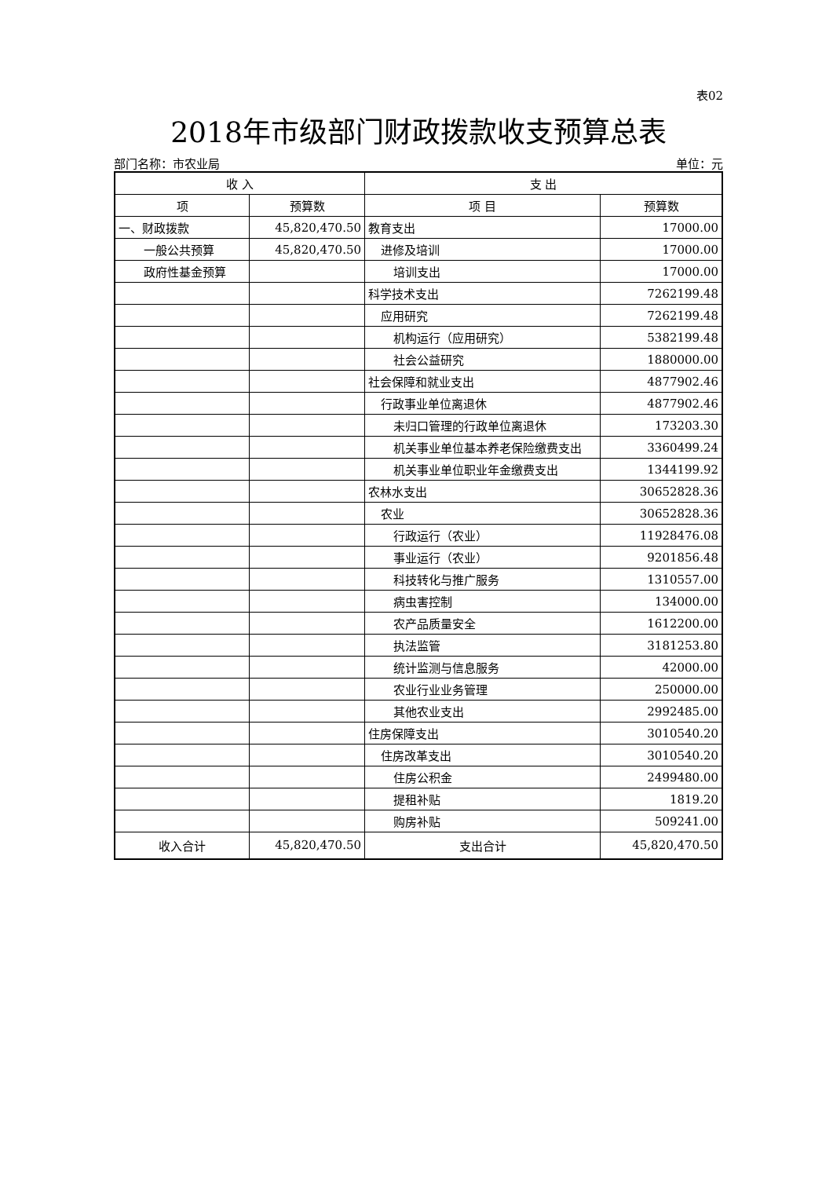表02
2018年市级部门财政拨款收支预算总表
部门名称：市农业局 单位：元
| 收 入 | | 支 出 | |
| --- | --- | --- | --- |
| 项 | 预算数 | 项 目 | 预算数 |
| 一、财政拨款 | 45,820,470.50 | 教育支出 | 17000.00 |
| 一般公共预算 | 45,820,470.50 | 进修及培训 | 17000.00 |
| 政府性基金预算 | | 培训支出 | 17000.00 |
| | | 科学技术支出 | 7262199.48 |
| | | 应用研究 | 7262199.48 |
| | | 机构运行（应用研究） | 5382199.48 |
| | | 社会公益研究 | 1880000.00 |
| | | 社会保障和就业支出 | 4877902.46 |
| | | 行政事业单位离退休 | 4877902.46 |
| | | 未归口管理的行政单位离退休 | 173203.30 |
| | | 机关事业单位基本养老保险缴费支出 | 3360499.24 |
| | | 机关事业单位职业年金缴费支出 | 1344199.92 |
| | | 农林水支出 | 30652828.36 |
| | | 农业 | 30652828.36 |
| | | 行政运行（农业） | 11928476.08 |
| | | 事业运行（农业） | 9201856.48 |
| | | 科技转化与推广服务 | 1310557.00 |
| | | 病虫害控制 | 134000.00 |
| | | 农产品质量安全 | 1612200.00 |
| | | 执法监管 | 3181253.80 |
| | | 统计监测与信息服务 | 42000.00 |
| | | 农业行业业务管理 | 250000.00 |
| | | 其他农业支出 | 2992485.00 |
| | | 住房保障支出 | 3010540.20 |
| | | 住房改革支出 | 3010540.20 |
| | | 住房公积金 | 2499480.00 |
| | | 提租补贴 | 1819.20 |
| | | 购房补贴 | 509241.00 |
| 收入合计 | 45,820,470.50 | 支出合计 | 45,820,470.50 |